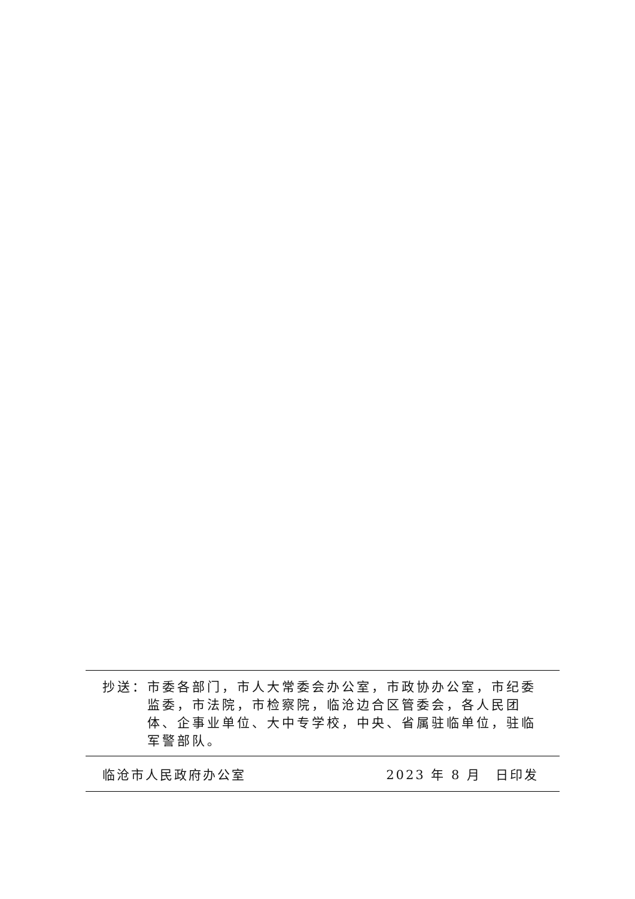抄送： 市委各部门，市人大常委会办公室，市政协办公室，市纪委监委，市法院，市检察院，临沧边合区管委会，各人民团体、企事业单位、大中专学校，中央、省属驻临单位，驻临军警部队。
临沧市人民政府办公室 2023 年 8 月　日印发